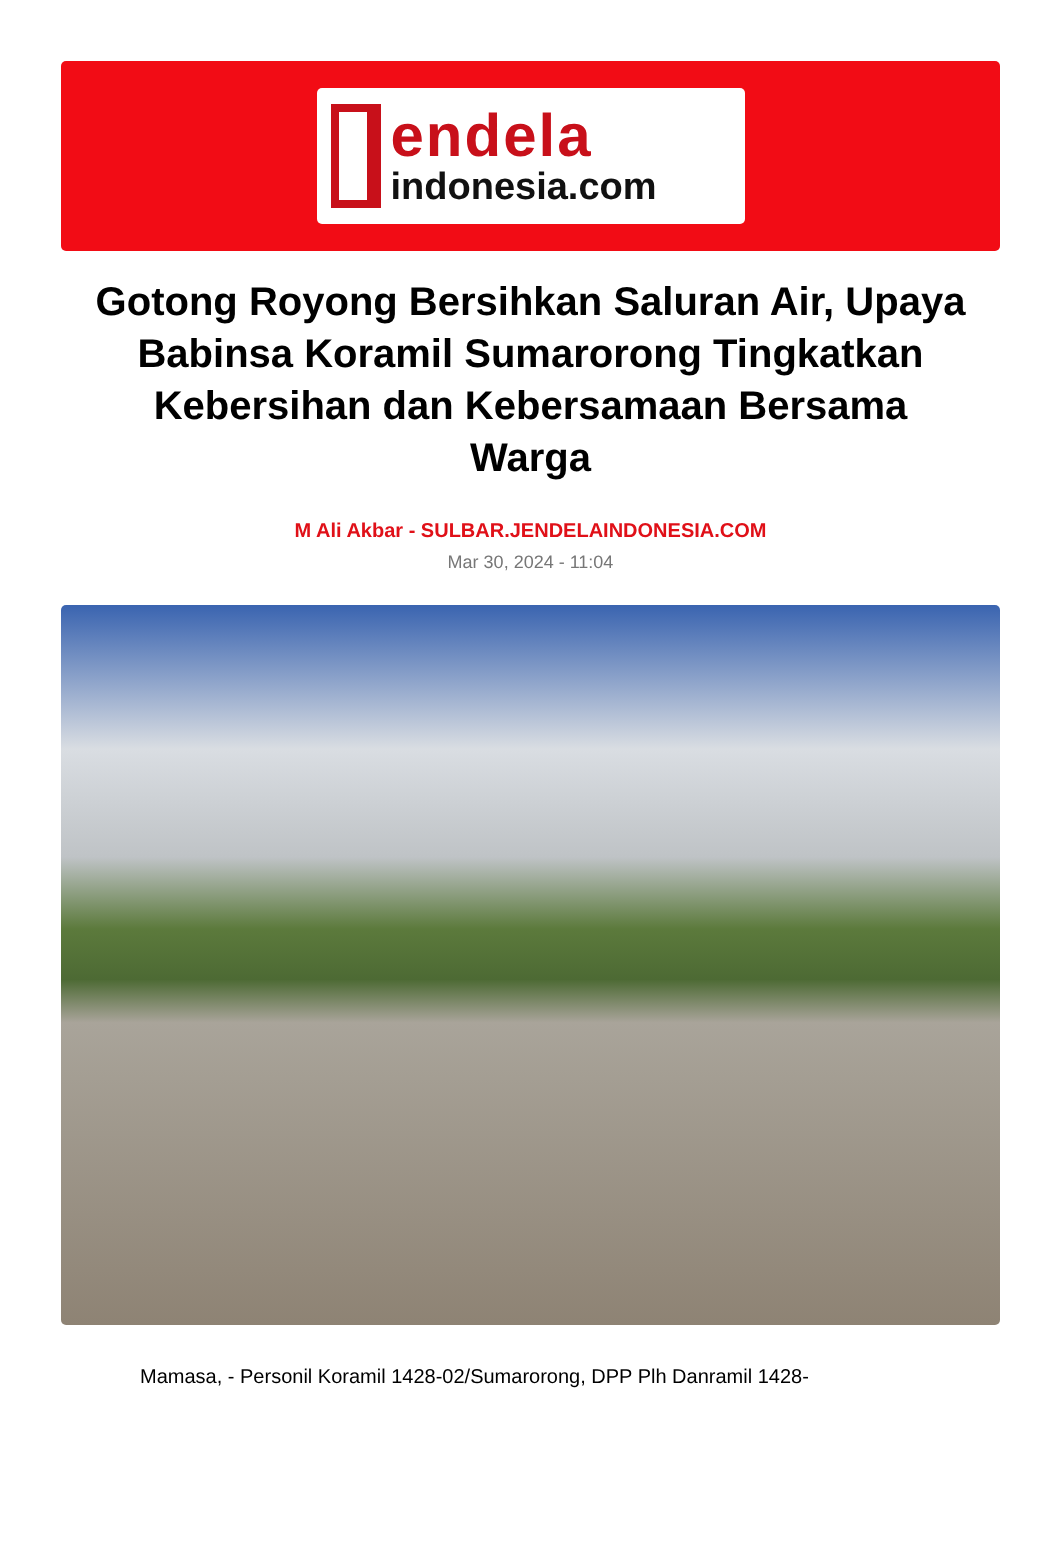endela
indonesia.com
Gotong Royong Bersihkan Saluran Air, Upaya Babinsa Koramil Sumarorong Tingkatkan Kebersihan dan Kebersamaan Bersama Warga
M Ali Akbar - SULBAR.JENDELAINDONESIA.COM
Mar 30, 2024 - 11:04
Mamasa, - Personil Koramil 1428-02/Sumarorong, DPP Plh Danramil 1428-